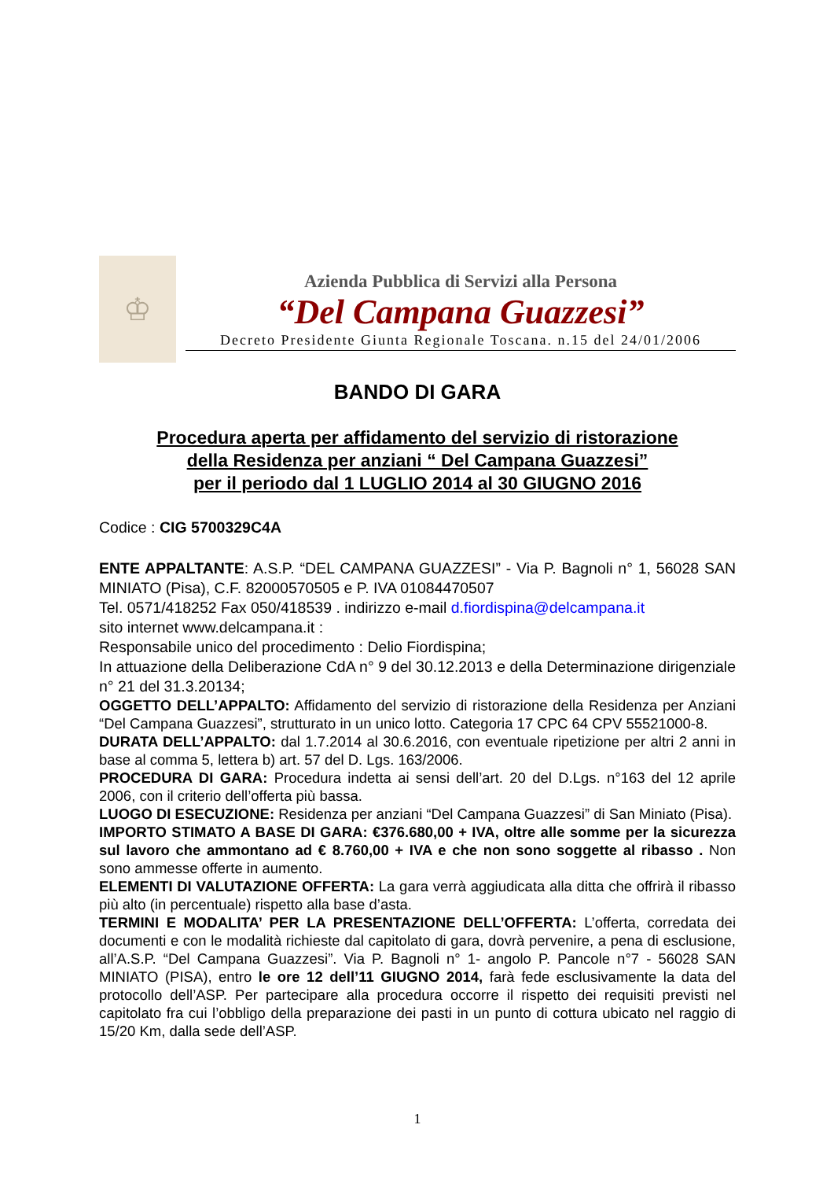♔
Azienda Pubblica di Servizi alla Persona
“Del Campana Guazzesi”
Decreto Presidente Giunta Regionale Toscana. n.15 del 24/01/2006
BANDO DI GARA
Procedura aperta per affidamento del servizio di ristorazione
della Residenza per anziani “ Del Campana Guazzesi”
per il periodo dal 1 LUGLIO 2014 al 30 GIUGNO 2016
Codice : CIG 5700329C4A
ENTE APPALTANTE: A.S.P. “DEL CAMPANA GUAZZESI” - Via P. Bagnoli n° 1, 56028 SAN MINIATO (Pisa), C.F. 82000570505 e P. IVA 01084470507
Tel. 0571/418252 Fax 050/418539 . indirizzo e-mail d.fiordispina@delcampana.it
sito internet www.delcampana.it :
Responsabile unico del procedimento : Delio Fiordispina;
In attuazione della Deliberazione CdA n° 9 del 30.12.2013 e della Determinazione dirigenziale n° 21 del 31.3.20134;
OGGETTO DELL’APPALTO: Affidamento del servizio di ristorazione della Residenza per Anziani “Del Campana Guazzesi”, strutturato in un unico lotto. Categoria 17 CPC 64 CPV 55521000-8.
DURATA DELL’APPALTO: dal 1.7.2014 al 30.6.2016, con eventuale ripetizione per altri 2 anni in base al comma 5, lettera b) art. 57 del D. Lgs. 163/2006.
PROCEDURA DI GARA: Procedura indetta ai sensi dell’art. 20 del D.Lgs. n°163 del 12 aprile 2006, con il criterio dell’offerta più bassa.
LUOGO DI ESECUZIONE: Residenza per anziani “Del Campana Guazzesi” di San Miniato (Pisa).
IMPORTO STIMATO A BASE DI GARA: €376.680,00 + IVA, oltre alle somme per la sicurezza sul lavoro che ammontano ad € 8.760,00 + IVA e che non sono soggette al ribasso . Non sono ammesse offerte in aumento.
ELEMENTI DI VALUTAZIONE OFFERTA: La gara verrà aggiudicata alla ditta che offrirà il ribasso più alto (in percentuale) rispetto alla base d’asta.
TERMINI E MODALITA’ PER LA PRESENTAZIONE DELL’OFFERTA: L’offerta, corredata dei documenti e con le modalità richieste dal capitolato di gara, dovrà pervenire, a pena di esclusione, all’A.S.P. “Del Campana Guazzesi”. Via P. Bagnoli n° 1- angolo P. Pancole n°7 - 56028 SAN MINIATO (PISA), entro le ore 12 dell’11 GIUGNO 2014, farà fede esclusivamente la data del protocollo dell’ASP. Per partecipare alla procedura occorre il rispetto dei requisiti previsti nel capitolato fra cui l’obbligo della preparazione dei pasti in un punto di cottura ubicato nel raggio di 15/20 Km, dalla sede dell’ASP.
1